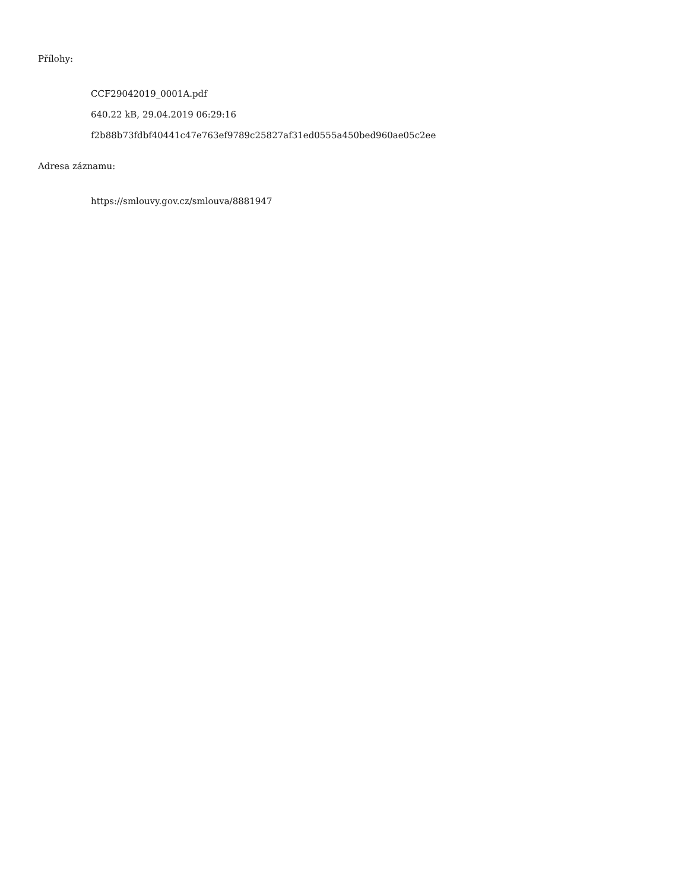Přílohy:
CCF29042019_0001A.pdf
640.22 kB, 29.04.2019 06:29:16
f2b88b73fdbf40441c47e763ef9789c25827af31ed0555a450bed960ae05c2ee
Adresa záznamu:
https://smlouvy.gov.cz/smlouva/8881947